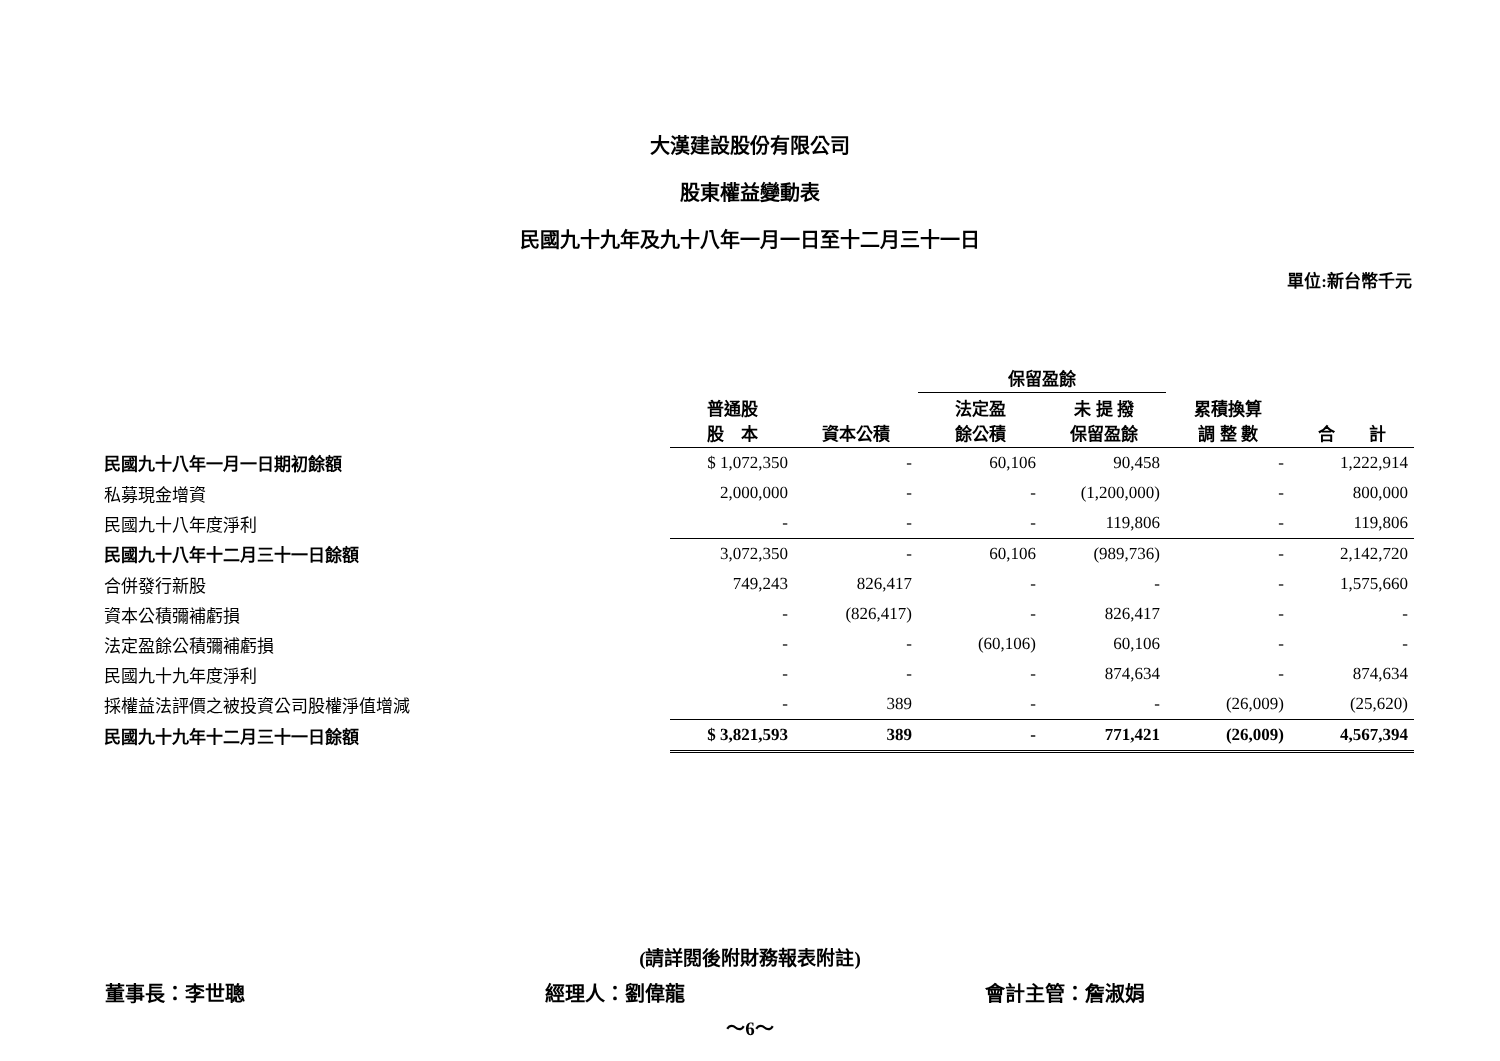大漢建設股份有限公司
股東權益變動表
民國九十九年及九十八年一月一日至十二月三十一日
單位:新台幣千元
| | | | 保留盈餘 | | | |
| --- | --- | --- | --- | --- | --- | --- |
| | 普通股 股 本 | 資本公積 | 法定盈 餘公積 | 未 提 撥 保留盈餘 | 累積換算 調 整 數 | 合 計 |
| 民國九十八年一月一日期初餘額 | $ 1,072,350 | - | 60,106 | 90,458 | - | 1,222,914 |
| 私募現金增資 | 2,000,000 | - | - | (1,200,000) | - | 800,000 |
| 民國九十八年度淨利 | - | - | - | 119,806 | - | 119,806 |
| 民國九十八年十二月三十一日餘額 | 3,072,350 | - | 60,106 | (989,736) | - | 2,142,720 |
| 合併發行新股 | 749,243 | 826,417 | - | - | - | 1,575,660 |
| 資本公積彌補虧損 | - | (826,417) | - | 826,417 | - | - |
| 法定盈餘公積彌補虧損 | - | - | (60,106) | 60,106 | - | - |
| 民國九十九年度淨利 | - | - | - | 874,634 | - | 874,634 |
| 採權益法評價之被投資公司股權淨值增減 | - | 389 | - | - | (26,009) | (25,620) |
| 民國九十九年十二月三十一日餘額 | $ 3,821,593 | 389 | - | 771,421 | (26,009) | 4,567,394 |
(請詳閱後附財務報表附註)
董事長：李世聰 經理人：劉偉龍 會計主管：詹淑娟
～6～